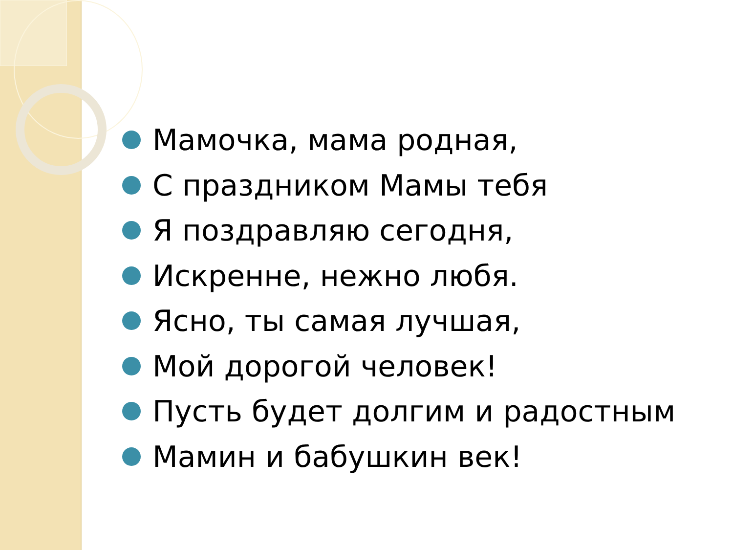Мамочка, мама родная,
С праздником Мамы тебя
Я поздравляю сегодня,
Искренне, нежно любя.
Ясно, ты самая лучшая,
Мой дорогой человек!
Пусть будет долгим и радостным
Мамин и бабушкин век!